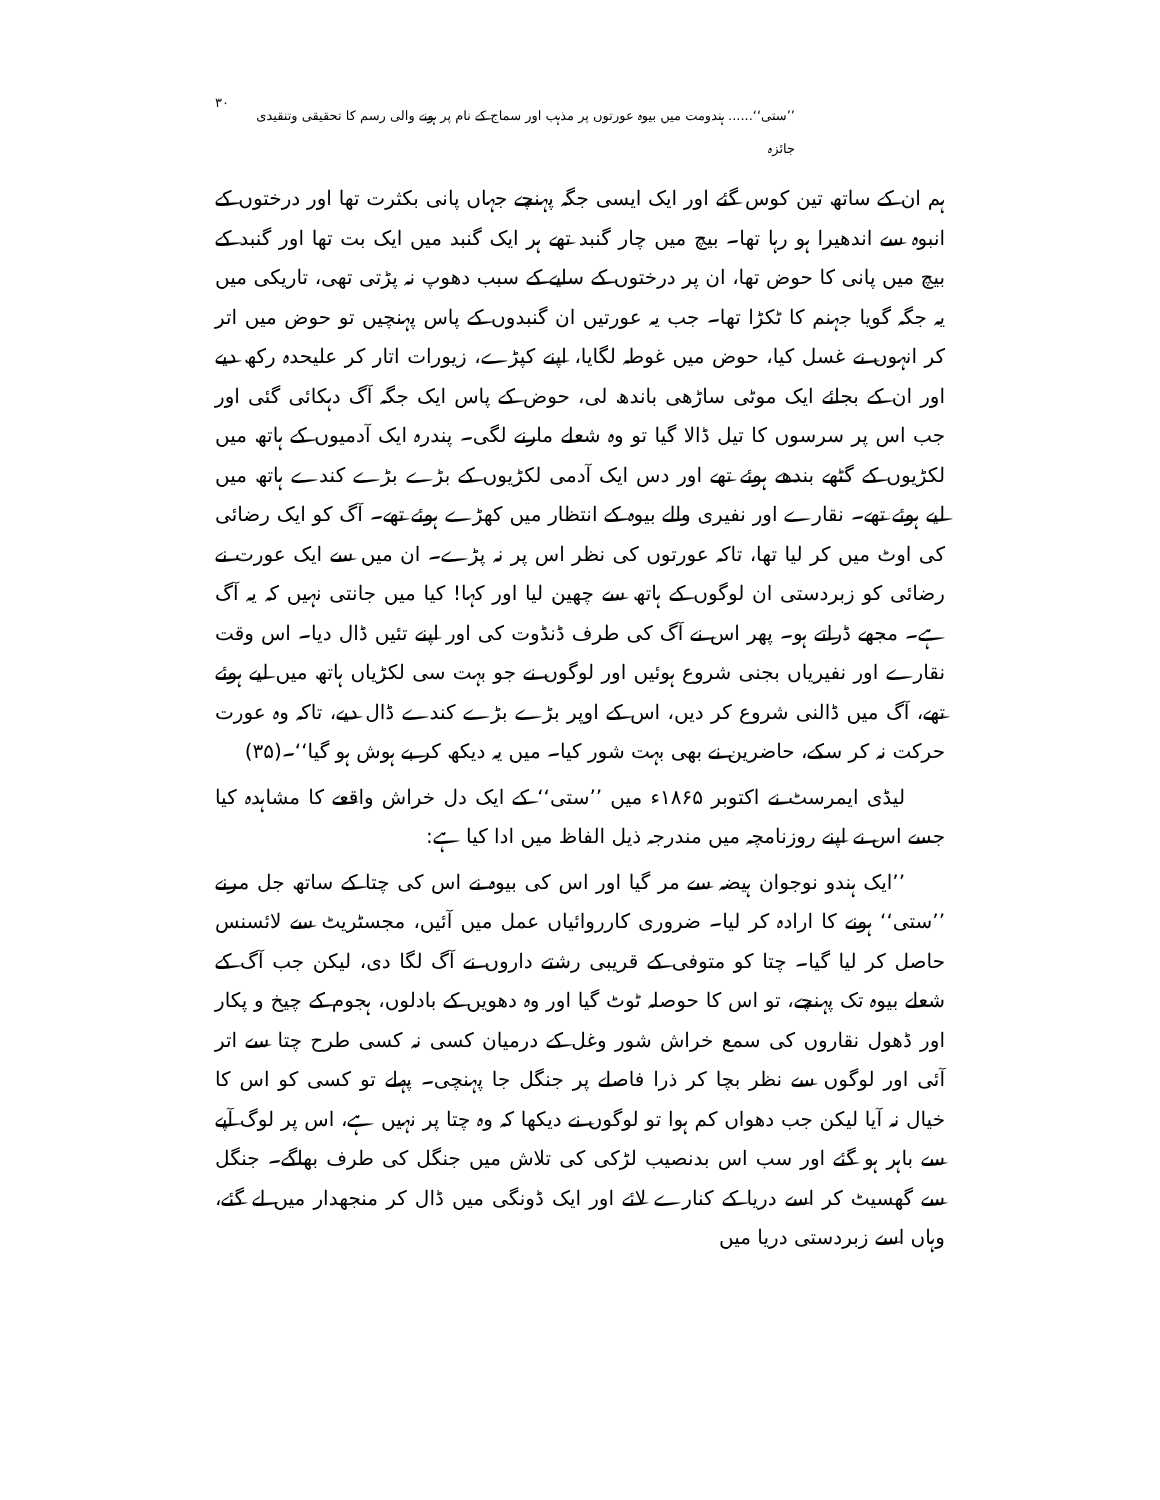’’ستی‘‘...... ہندومت میں بیوہ عورتوں پر مذہب اور سماج کے نام پر ہونے والی رسم کا تحقیقی وتنقیدی جائزہ ۳۰
ہم ان کے ساتھ تین کوس گئے اور ایک ایسی جگہ پہنچے جہاں پانی بکثرت تھا اور درختوں کے انبوہ سے اندھیرا ہو رہا تھا۔ بیچ میں چار گنبد تھے ہر ایک گنبد میں ایک بت تھا اور گنبد کے بیچ میں پانی کا حوض تھا، ان پر درختوں کے سایے کے سبب دھوپ نہ پڑتی تھی، تاریکی میں یہ جگہ گویا جہنم کا ٹکڑا تھا۔ جب یہ عورتیں ان گنبدوں کے پاس پہنچیں تو حوض میں اتر کر انہوں نے غسل کیا، حوض میں غوطہ لگایا، اپنے کپڑے، زیورات اتار کر علیحدہ رکھ دیے اور ان کے بجائے ایک موٹی ساڑھی باندھ لی، حوض کے پاس ایک جگہ آگ دہکائی گئی اور جب اس پر سرسوں کا تیل ڈالا گیا تو وہ شعلے مارنے لگی۔ پندرہ ایک آدمیوں کے ہاتھ میں لکڑیوں کے گٹھے بندھے ہوئے تھے اور دس ایک آدمی لکڑیوں کے بڑے بڑے کندے ہاتھ میں لیے ہوئے تھے۔ نقارے اور نفیری والے بیوہ کے انتظار میں کھڑے ہوئے تھے۔ آگ کو ایک رضائی کی اوٹ میں کر لیا تھا، تاکہ عورتوں کی نظر اس پر نہ پڑے۔ ان میں سے ایک عورت نے رضائی کو زبردستی ان لوگوں کے ہاتھ سے چھین لیا اور کہا! کیا میں جانتی نہیں کہ یہ آگ ہے۔ مجھے ڈراتے ہو۔ پھر اس نے آگ کی طرف ڈنڈوت کی اور اپنے تئیں ڈال دیا۔ اس وقت نقارے اور نفیریاں بجنی شروع ہوئیں اور لوگوں نے جو بہت سی لکڑیاں ہاتھ میں لیے ہوئے تھے، آگ میں ڈالنی شروع کر دیں، اس کے اوپر بڑے بڑے کندے ڈال دیے، تاکہ وہ عورت حرکت نہ کر سکے، حاضرین نے بھی بہت شور کیا۔ میں یہ دیکھ کر بے ہوش ہو گیا‘‘۔(۳۵)
لیڈی ایمرسٹ نے اکتوبر ۱۸۶۵ء میں ’’ستی‘‘ کے ایک دل خراش واقعے کا مشاہدہ کیا جسے اس نے اپنے روزنامچہ میں مندرجہ ذیل الفاظ میں ادا کیا ہے:
’’ایک ہندو نوجوان ہیضہ سے مر گیا اور اس کی بیوہ نے اس کی چتا کے ساتھ جل مرنے ’’ستی‘‘ ہونے کا ارادہ کر لیا۔ ضروری کارروائیاں عمل میں آئیں، مجسٹریٹ سے لائسنس حاصل کر لیا گیا۔ چتا کو متوفی کے قریبی رشتے داروں نے آگ لگا دی، لیکن جب آگ کے شعلے بیوہ تک پہنچے، تو اس کا حوصلہ ٹوٹ گیا اور وہ دھویں کے بادلوں، ہجوم کے چیخ و پکار اور ڈھول نقاروں کی سمع خراش شور وغل کے درمیان کسی نہ کسی طرح چتا سے اتر آئی اور لوگوں سے نظر بچا کر ذرا فاصلے پر جنگل جا پہنچی۔ پہلے تو کسی کو اس کا خیال نہ آیا لیکن جب دھواں کم ہوا تو لوگوں نے دیکھا کہ وہ چتا پر نہیں ہے، اس پر لوگ آپے سے باہر ہو گئے اور سب اس بدنصیب لڑکی کی تلاش میں جنگل کی طرف بھاگے۔ جنگل سے گھسیٹ کر اسے دریا کے کنارے لائے اور ایک ڈونگی میں ڈال کر منجھدار میں لے گئے، وہاں اسے زبردستی دریا میں